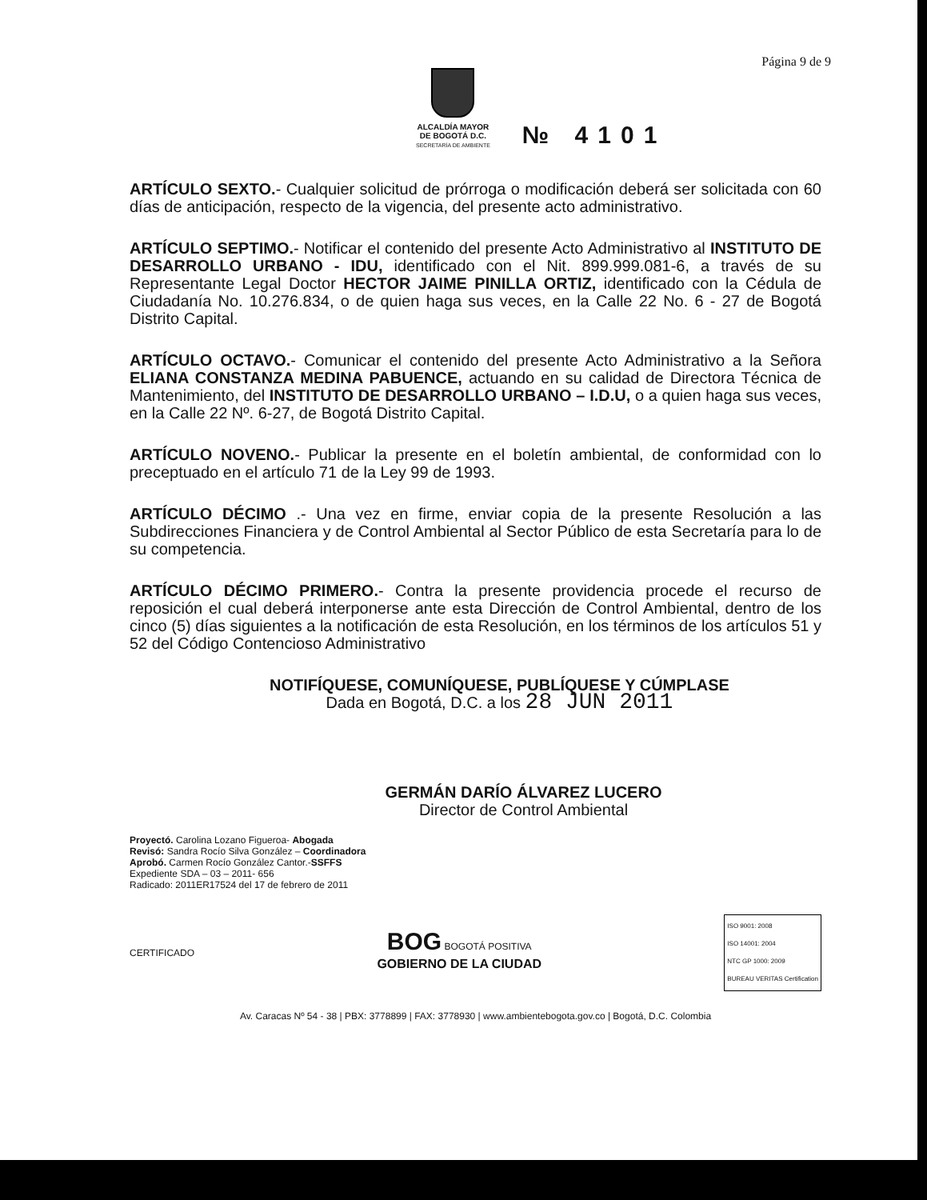Página 9 de 9
ALCALDÍA MAYOR
DE BOGOTÁ D.C.
SECRETARÍA DE AMBIENTE
№ 4101
ARTÍCULO SEXTO.- Cualquier solicitud de prórroga o modificación deberá ser solicitada con 60 días de anticipación, respecto de la vigencia, del presente acto administrativo.
ARTÍCULO SEPTIMO.- Notificar el contenido del presente Acto Administrativo al INSTITUTO DE DESARROLLO URBANO - IDU, identificado con el Nit. 899.999.081-6, a través de su Representante Legal Doctor HECTOR JAIME PINILLA ORTIZ, identificado con la Cédula de Ciudadanía No. 10.276.834, o de quien haga sus veces, en la Calle 22 No. 6 - 27 de Bogotá Distrito Capital.
ARTÍCULO OCTAVO.- Comunicar el contenido del presente Acto Administrativo a la Señora ELIANA CONSTANZA MEDINA PABUENCE, actuando en su calidad de Directora Técnica de Mantenimiento, del INSTITUTO DE DESARROLLO URBANO – I.D.U, o a quien haga sus veces, en la Calle 22 Nº. 6-27, de Bogotá Distrito Capital.
ARTÍCULO NOVENO.- Publicar la presente en el boletín ambiental, de conformidad con lo preceptuado en el artículo 71 de la Ley 99 de 1993.
ARTÍCULO DÉCIMO .- Una vez en firme, enviar copia de la presente Resolución a las Subdirecciones Financiera y de Control Ambiental al Sector Público de esta Secretaría para lo de su competencia.
ARTÍCULO DÉCIMO PRIMERO.- Contra la presente providencia procede el recurso de reposición el cual deberá interponerse ante esta Dirección de Control Ambiental, dentro de los cinco (5) días siguientes a la notificación de esta Resolución, en los términos de los artículos 51 y 52 del Código Contencioso Administrativo
NOTIFÍQUESE, COMUNÍQUESE, PUBLÍQUESE Y CÚMPLASE
Dada en Bogotá, D.C. a los 28 JUN 2011
GERMÁN DARÍO ÁLVAREZ LUCERO
Director de Control Ambiental
Proyectó. Carolina Lozano Figueroa- Abogada
Revisó: Sandra Rocío Silva González – Coordinadora
Aprobó. Carmen Rocío González Cantor.-SSFFS
Expediente SDA – 03 – 2011- 656
Radicado: 2011ER17524 del 17 de febrero de 2011
CERTIFICADO BOG BOGOTÁ POSITIVA
GOBIERNO DE LA CIUDAD ISO 9001: 2008
ISO 14001: 2004
NTC GP 1000: 2009
BUREAU VERITAS Certification
Av. Caracas Nº 54 - 38 | PBX: 3778899 | FAX: 3778930 | www.ambientebogota.gov.co | Bogotá, D.C. Colombia